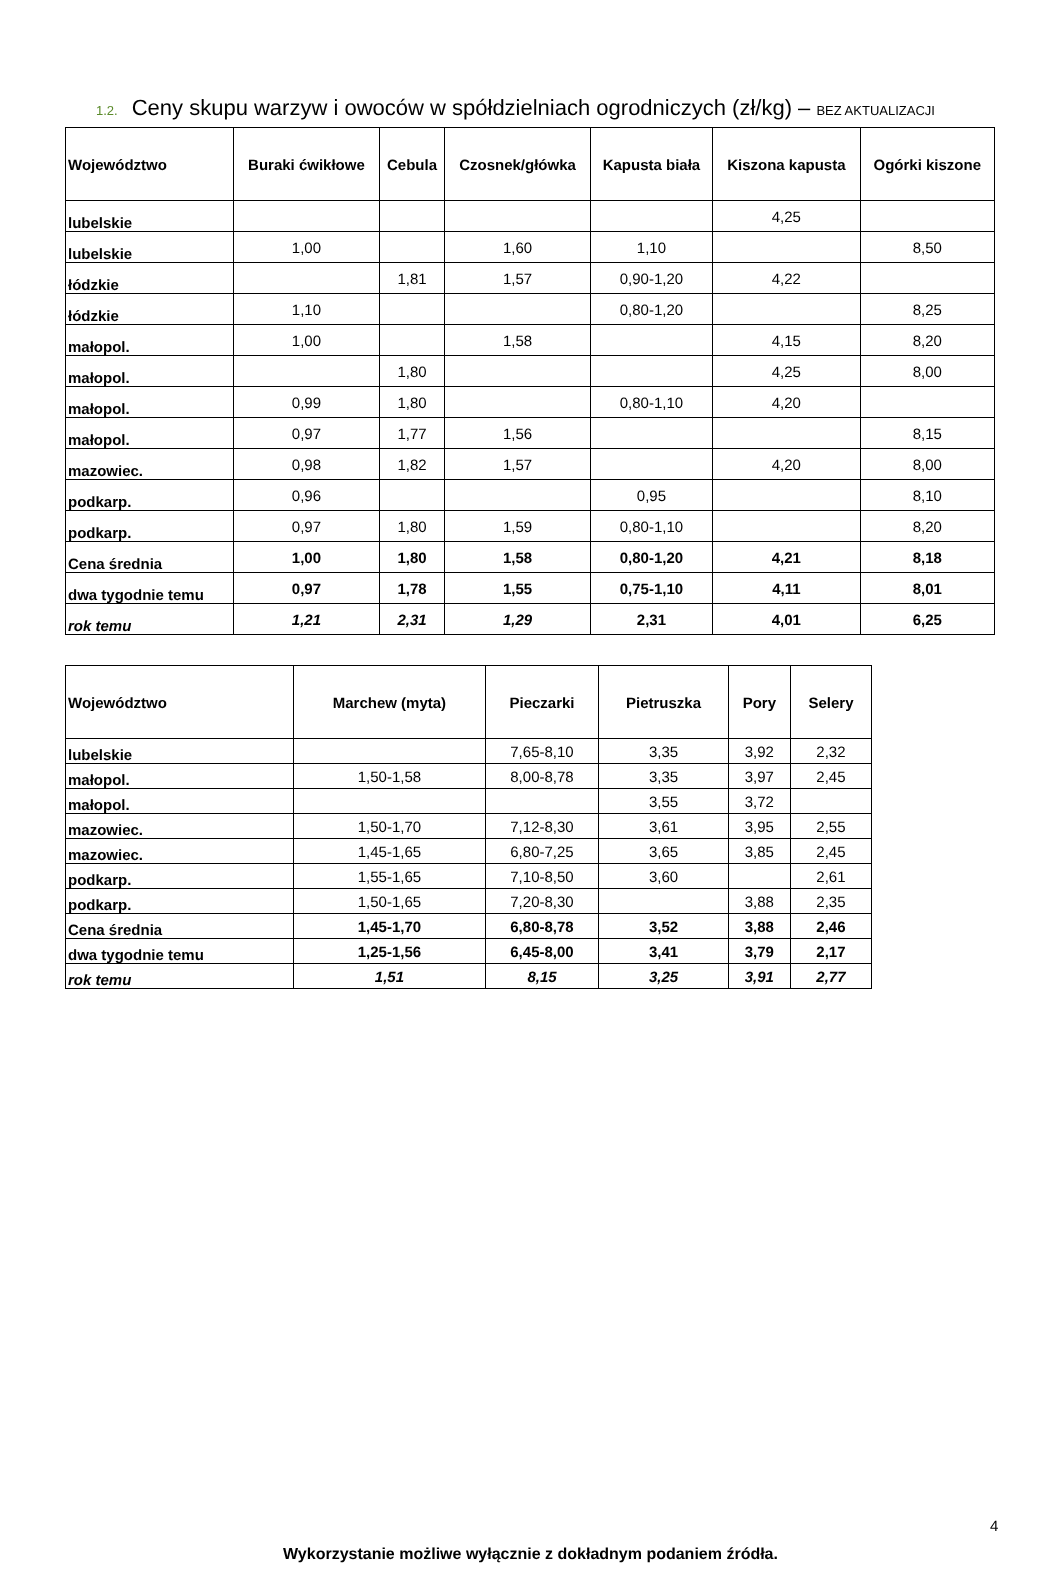1.2. Ceny skupu warzyw i owoców w spółdzielniach ogrodniczych (zł/kg) – BEZ AKTUALIZACJI
| Województwo | Buraki ćwikłowe | Cebula | Czosnek/główka | Kapusta biała | Kiszona kapusta | Ogórki kiszone |
| --- | --- | --- | --- | --- | --- | --- |
| lubelskie | | | | | 4,25 | |
| lubelskie | 1,00 | | 1,60 | 1,10 | | 8,50 |
| łódzkie | | 1,81 | 1,57 | 0,90-1,20 | 4,22 | |
| łódzkie | 1,10 | | | 0,80-1,20 | | 8,25 |
| małopol. | 1,00 | | 1,58 | | 4,15 | 8,20 |
| małopol. | | 1,80 | | | 4,25 | 8,00 |
| małopol. | 0,99 | 1,80 | | 0,80-1,10 | 4,20 | |
| małopol. | 0,97 | 1,77 | 1,56 | | | 8,15 |
| mazowiec. | 0,98 | 1,82 | 1,57 | | 4,20 | 8,00 |
| podkarp. | 0,96 | | | 0,95 | | 8,10 |
| podkarp. | 0,97 | 1,80 | 1,59 | 0,80-1,10 | | 8,20 |
| Cena średnia | 1,00 | 1,80 | 1,58 | 0,80-1,20 | 4,21 | 8,18 |
| dwa tygodnie temu | 0,97 | 1,78 | 1,55 | 0,75-1,10 | 4,11 | 8,01 |
| rok temu | 1,21 | 2,31 | 1,29 | 2,31 | 4,01 | 6,25 |
| Województwo | Marchew (myta) | Pieczarki | Pietruszka | Pory | Selery |
| --- | --- | --- | --- | --- | --- |
| lubelskie | | 7,65-8,10 | 3,35 | 3,92 | 2,32 |
| małopol. | 1,50-1,58 | 8,00-8,78 | 3,35 | 3,97 | 2,45 |
| małopol. | | | 3,55 | 3,72 | |
| mazowiec. | 1,50-1,70 | 7,12-8,30 | 3,61 | 3,95 | 2,55 |
| mazowiec. | 1,45-1,65 | 6,80-7,25 | 3,65 | 3,85 | 2,45 |
| podkarp. | 1,55-1,65 | 7,10-8,50 | 3,60 | | 2,61 |
| podkarp. | 1,50-1,65 | 7,20-8,30 | | 3,88 | 2,35 |
| Cena średnia | 1,45-1,70 | 6,80-8,78 | 3,52 | 3,88 | 2,46 |
| dwa tygodnie temu | 1,25-1,56 | 6,45-8,00 | 3,41 | 3,79 | 2,17 |
| rok temu | 1,51 | 8,15 | 3,25 | 3,91 | 2,77 |
4
Wykorzystanie możliwe wyłącznie z dokładnym podaniem źródła.